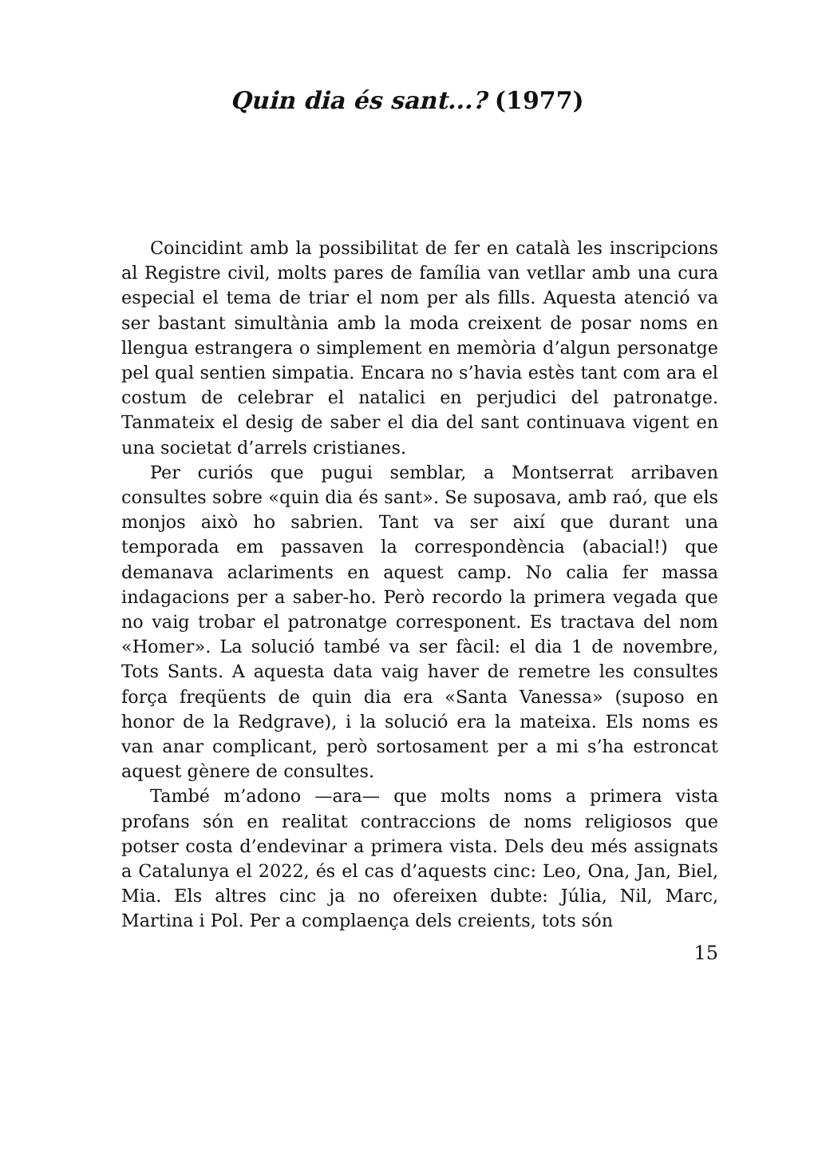Quin dia és sant...? (1977)
Coincidint amb la possibilitat de fer en català les inscripcions al Registre civil, molts pares de família van vetllar amb una cura especial el tema de triar el nom per als fills. Aquesta atenció va ser bastant simultània amb la moda creixent de posar noms en llengua estrangera o simplement en memòria d’algun personatge pel qual sentien simpatia. Encara no s’havia estès tant com ara el costum de celebrar el natalici en perjudici del patronatge. Tanmateix el desig de saber el dia del sant continuava vigent en una societat d’arrels cristianes.
Per curiós que pugui semblar, a Montserrat arribaven consultes sobre «quin dia és sant». Se suposava, amb raó, que els monjos això ho sabrien. Tant va ser així que durant una temporada em passaven la correspondència (abacial!) que demanava aclariments en aquest camp. No calia fer massa indagacions per a saber-ho. Però recordo la primera vegada que no vaig trobar el patronatge corresponent. Es tractava del nom «Homer». La solució també va ser fàcil: el dia 1 de novembre, Tots Sants. A aquesta data vaig haver de remetre les consultes força freqüents de quin dia era «Santa Vanessa» (suposo en honor de la Redgrave), i la solució era la mateixa. Els noms es van anar complicant, però sortosament per a mi s’ha estroncat aquest gènere de consultes.
També m’adono —ara— que molts noms a primera vista profans són en realitat contraccions de noms religiosos que potser costa d’endevinar a primera vista. Dels deu més assignats a Catalunya el 2022, és el cas d’aquests cinc: Leo, Ona, Jan, Biel, Mia. Els altres cinc ja no ofereixen dubte: Júlia, Nil, Marc, Martina i Pol. Per a complaença dels creients, tots són
15